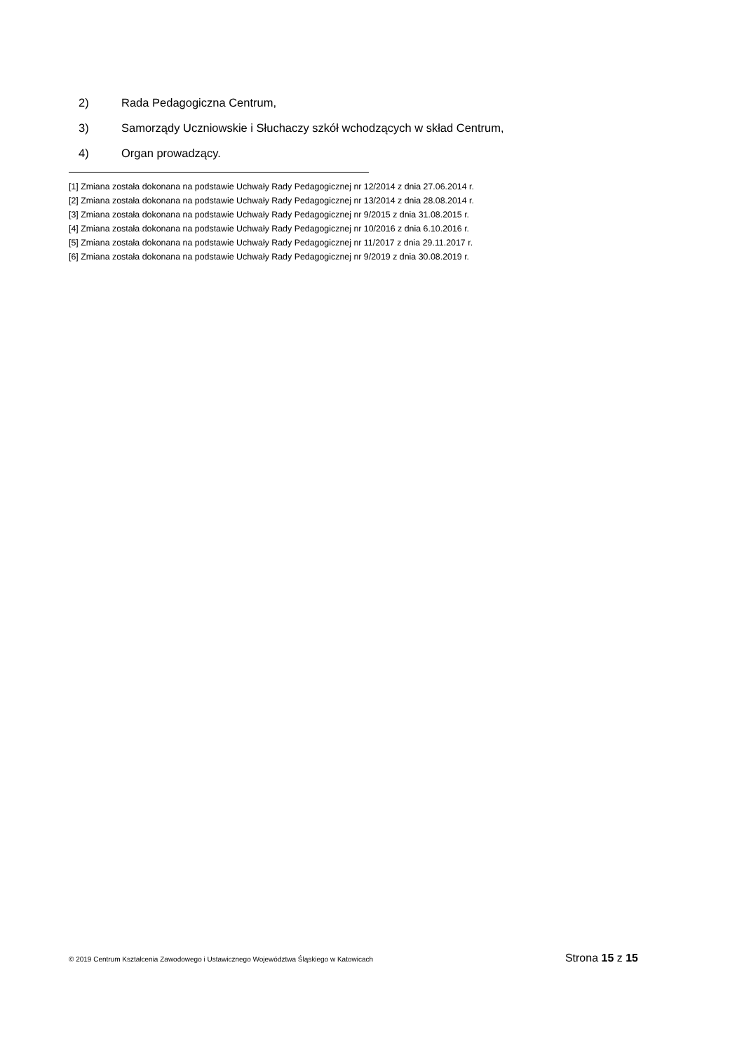2) Rada Pedagogiczna Centrum,
3) Samorządy Uczniowskie i Słuchaczy szkół wchodzących w skład Centrum,
4) Organ prowadzący.
[1] Zmiana została dokonana na podstawie Uchwały Rady Pedagogicznej nr 12/2014 z dnia 27.06.2014 r.
[2] Zmiana została dokonana na podstawie Uchwały Rady Pedagogicznej nr 13/2014 z dnia 28.08.2014 r.
[3] Zmiana została dokonana na podstawie Uchwały Rady Pedagogicznej nr 9/2015 z dnia 31.08.2015 r.
[4] Zmiana została dokonana na podstawie Uchwały Rady Pedagogicznej nr 10/2016 z dnia 6.10.2016 r.
[5] Zmiana została dokonana na podstawie Uchwały Rady Pedagogicznej nr 11/2017 z dnia 29.11.2017 r.
[6] Zmiana została dokonana na podstawie Uchwały Rady Pedagogicznej nr 9/2019 z dnia 30.08.2019 r.
© 2019 Centrum Kształcenia Zawodowego i Ustawicznego Województwa Śląskiego w Katowicach Strona 15 z 15